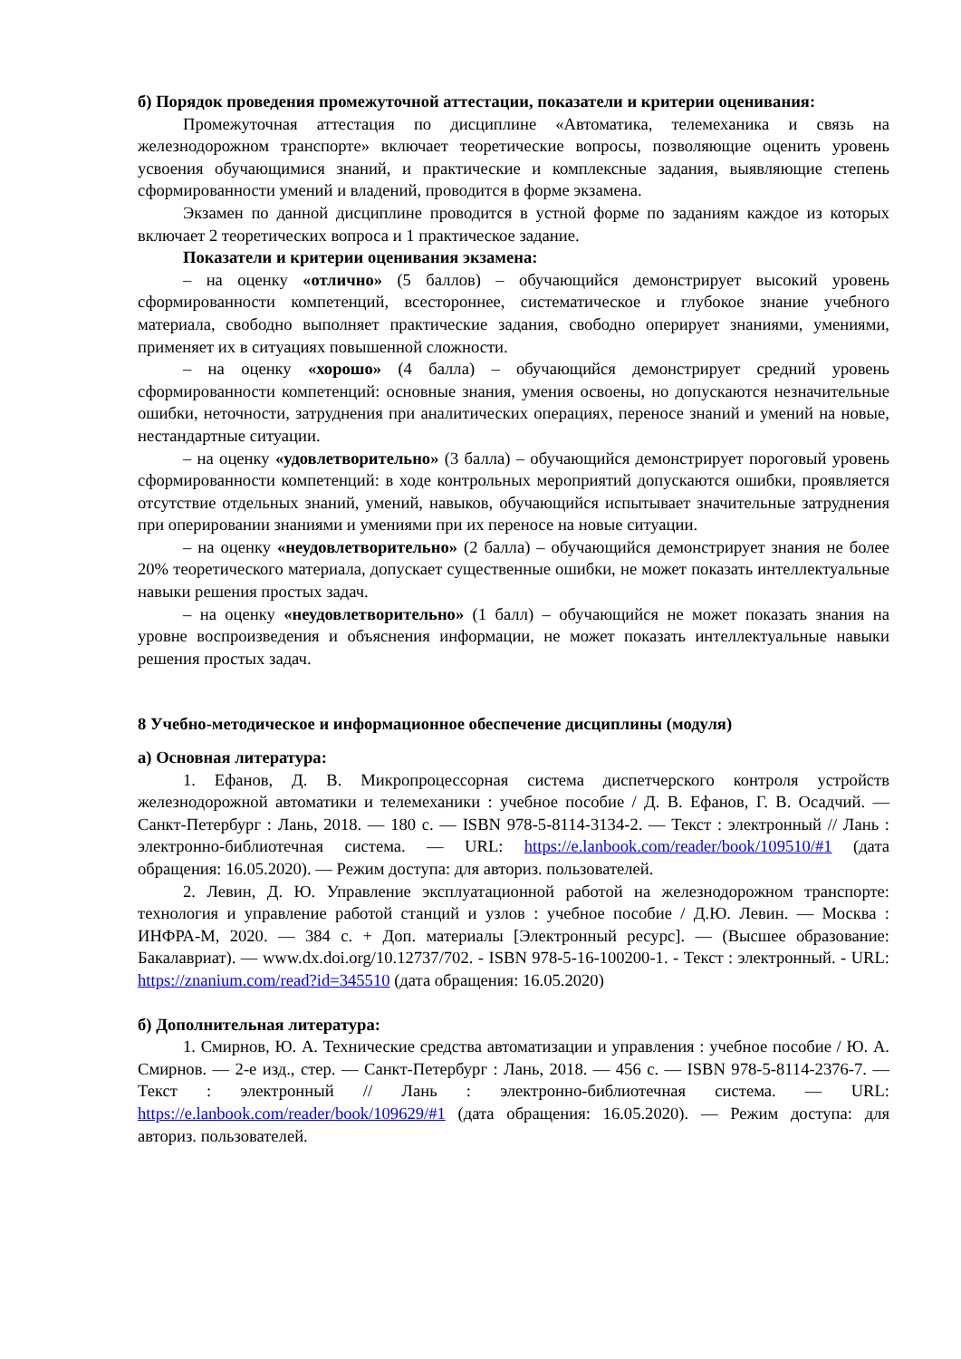б) Порядок проведения промежуточной аттестации, показатели и критерии оценивания:
Промежуточная аттестация по дисциплине «Автоматика, телемеханика и связь на железнодорожном транспорте» включает теоретические вопросы, позволяющие оценить уровень усвоения обучающимися знаний, и практические и комплексные задания, выявляющие степень сформированности умений и владений, проводится в форме экзамена.
Экзамен по данной дисциплине проводится в устной форме по заданиям каждое из которых включает 2 теоретических вопроса и 1 практическое задание.
Показатели и критерии оценивания экзамена:
– на оценку «отлично» (5 баллов) – обучающийся демонстрирует высокий уровень сформированности компетенций, всестороннее, систематическое и глубокое знание учебного материала, свободно выполняет практические задания, свободно оперирует знаниями, умениями, применяет их в ситуациях повышенной сложности.
– на оценку «хорошо» (4 балла) – обучающийся демонстрирует средний уровень сформированности компетенций: основные знания, умения освоены, но допускаются незначительные ошибки, неточности, затруднения при аналитических операциях, переносе знаний и умений на новые, нестандартные ситуации.
– на оценку «удовлетворительно» (3 балла) – обучающийся демонстрирует пороговый уровень сформированности компетенций: в ходе контрольных мероприятий допускаются ошибки, проявляется отсутствие отдельных знаний, умений, навыков, обучающийся испытывает значительные затруднения при оперировании знаниями и умениями при их переносе на новые ситуации.
– на оценку «неудовлетворительно» (2 балла) – обучающийся демонстрирует знания не более 20% теоретического материала, допускает существенные ошибки, не может показать интеллектуальные навыки решения простых задач.
– на оценку «неудовлетворительно» (1 балл) – обучающийся не может показать знания на уровне воспроизведения и объяснения информации, не может показать интеллектуальные навыки решения простых задач.
8 Учебно-методическое и информационное обеспечение дисциплины (модуля)
а) Основная литература:
1. Ефанов, Д. В. Микропроцессорная система диспетчерского контроля устройств железнодорожной автоматики и телемеханики : учебное пособие / Д. В. Ефанов, Г. В. Осадчий. — Санкт-Петербург : Лань, 2018. — 180 с. — ISBN 978-5-8114-3134-2. — Текст : электронный // Лань : электронно-библиотечная система. — URL: https://e.lanbook.com/reader/book/109510/#1 (дата обращения: 16.05.2020). — Режим доступа: для авториз. пользователей.
2. Левин, Д. Ю. Управление эксплуатационной работой на железнодорожном транспорте: технология и управление работой станций и узлов : учебное пособие / Д.Ю. Левин. — Москва : ИНФРА-М, 2020. — 384 с. + Доп. материалы [Электронный ресурс]. — (Высшее образование: Бакалавриат). — www.dx.doi.org/10.12737/702. - ISBN 978-5-16-100200-1. - Текст : электронный. - URL: https://znanium.com/read?id=345510 (дата обращения: 16.05.2020)
б) Дополнительная литература:
1. Смирнов, Ю. А. Технические средства автоматизации и управления : учебное пособие / Ю. А. Смирнов. — 2-е изд., стер. — Санкт-Петербург : Лань, 2018. — 456 с. — ISBN 978-5-8114-2376-7. — Текст : электронный // Лань : электронно-библиотечная система. — URL: https://e.lanbook.com/reader/book/109629/#1 (дата обращения: 16.05.2020). — Режим доступа: для авториз. пользователей.